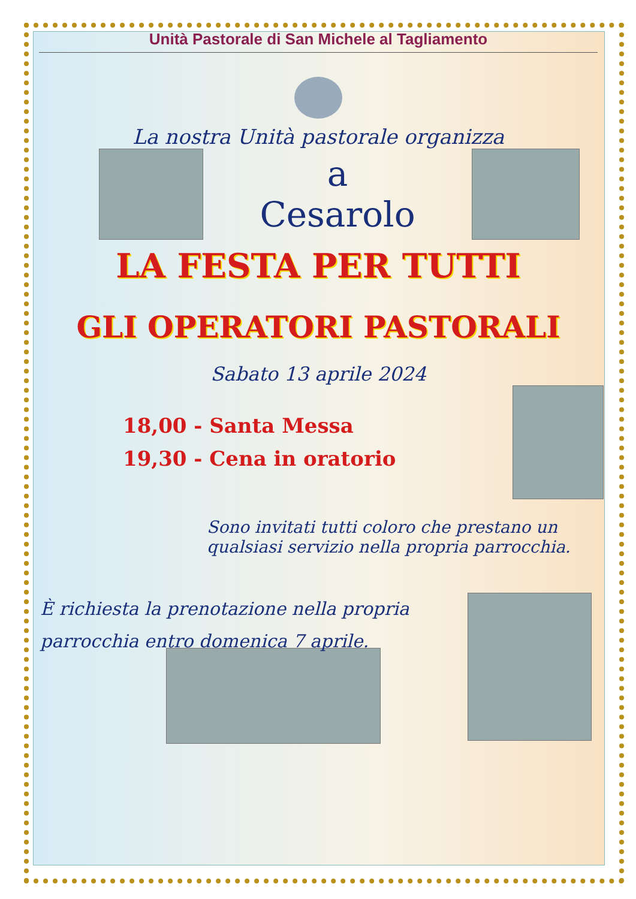Unità Pastorale di San Michele al Tagliamento
La nostra Unità pastorale organizza
a
Cesarolo
LA FESTA PER TUTTI
GLI OPERATORI PASTORALI
Sabato 13 aprile 2024
18,00 - Santa Messa
19,30 - Cena in oratorio
Sono invitati tutti coloro che prestano un qualsiasi servizio nella propria parrocchia.
È richiesta la prenotazione nella propria parrocchia entro domenica 7 aprile.